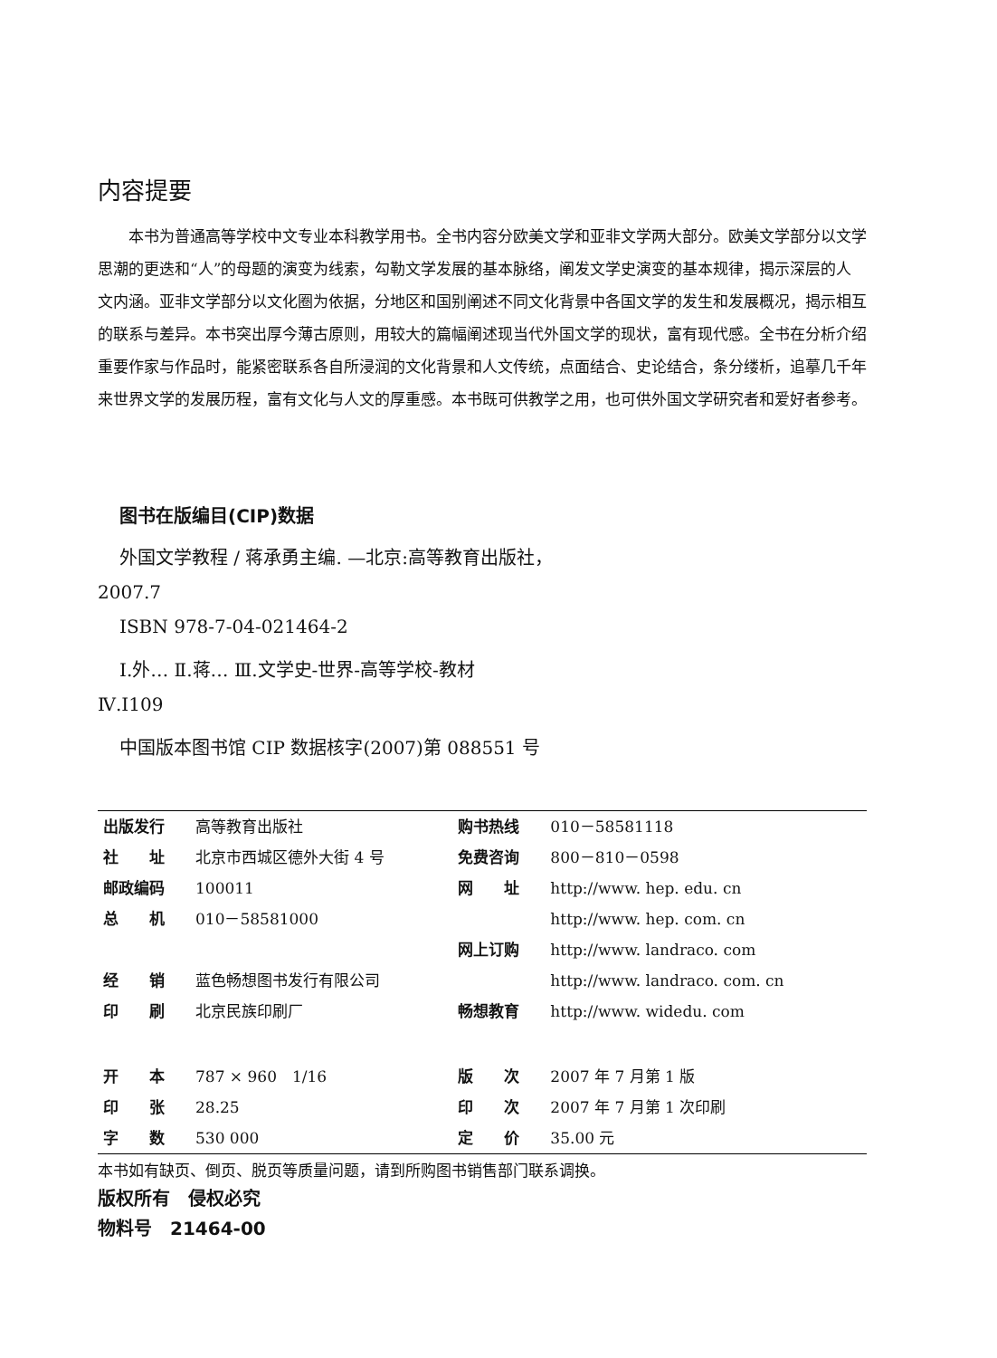内容提要
本书为普通高等学校中文专业本科教学用书。全书内容分欧美文学和亚非文学两大部分。欧美文学部分以文学思潮的更迭和“人”的母题的演变为线索，勾勒文学发展的基本脉络，阐发文学史演变的基本规律，揭示深层的人文内涵。亚非文学部分以文化圈为依据，分地区和国别阐述不同文化背景中各国文学的发生和发展概况，揭示相互的联系与差异。本书突出厚今薄古原则，用较大的篇幅阐述现当代外国文学的现状，富有现代感。全书在分析介绍重要作家与作品时，能紧密联系各自所浸润的文化背景和人文传统，点面结合、史论结合，条分缕析，追摹几千年来世界文学的发展历程，富有文化与人文的厚重感。本书既可供教学之用，也可供外国文学研究者和爱好者参考。
图书在版编目(CIP)数据
外国文学教程 / 蒋承勇主编. —北京:高等教育出版社，
2007.7
ISBN 978-7-04-021464-2
Ⅰ.外… Ⅱ.蒋… Ⅲ.文学史-世界-高等学校-教材
Ⅳ.I109
中国版本图书馆 CIP 数据核字(2007)第 088551 号
| 出版发行 | 高等教育出版社 | 购书热线 | 010－58581118 |
| 社 址 | 北京市西城区德外大街 4 号 | 免费咨询 | 800－810－0598 |
| 邮政编码 | 100011 | 网 址 | http://www. hep. edu. cn |
| 总 机 | 010－58581000 | | http://www. hep. com. cn |
| | | 网上订购 | http://www. landraco. com |
| 经 销 | 蓝色畅想图书发行有限公司 | | http://www. landraco. com. cn |
| 印 刷 | 北京民族印刷厂 | 畅想教育 | http://www. widedu. com |
| 开 本 | 787 × 960 1/16 | 版 次 | 2007 年 7 月第 1 版 |
| 印 张 | 28.25 | 印 次 | 2007 年 7 月第 1 次印刷 |
| 字 数 | 530 000 | 定 价 | 35.00 元 |
本书如有缺页、倒页、脱页等质量问题，请到所购图书销售部门联系调换。
版权所有　侵权必究
物料号　21464-00